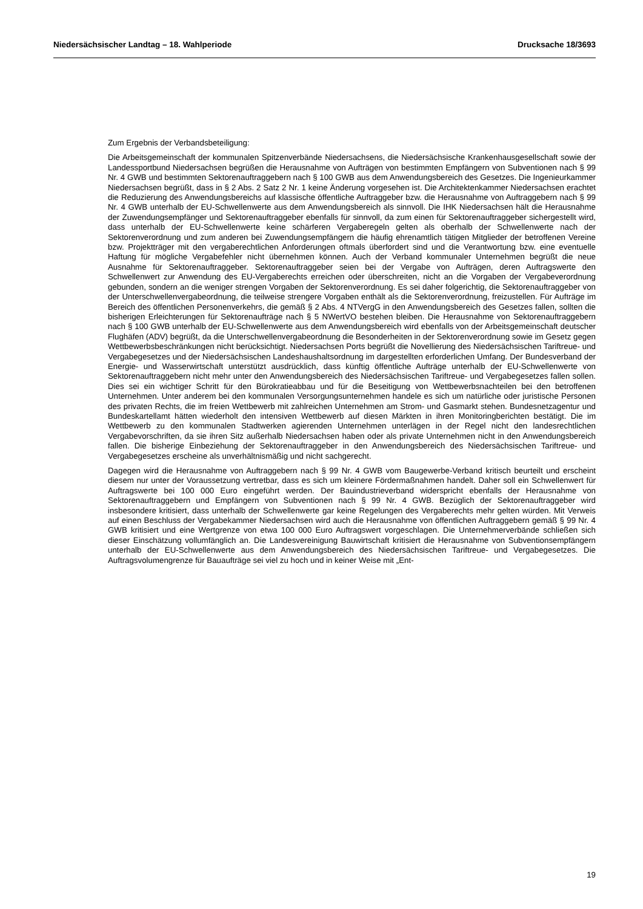Niedersächsischer Landtag – 18. Wahlperiode Drucksache 18/3693
Zum Ergebnis der Verbandsbeteiligung:
Die Arbeitsgemeinschaft der kommunalen Spitzenverbände Niedersachsens, die Niedersächsische Krankenhausgesellschaft sowie der Landessportbund Niedersachsen begrüßen die Herausnahme von Aufträgen von bestimmten Empfängern von Subventionen nach § 99 Nr. 4 GWB und bestimmten Sektorenauftraggebern nach § 100 GWB aus dem Anwendungsbereich des Gesetzes. Die Ingenieurkammer Niedersachsen begrüßt, dass in § 2 Abs. 2 Satz 2 Nr. 1 keine Änderung vorgesehen ist. Die Architektenkammer Niedersachsen erachtet die Reduzierung des Anwendungsbereichs auf klassische öffentliche Auftraggeber bzw. die Herausnahme von Auftraggebern nach § 99 Nr. 4 GWB unterhalb der EU-Schwellenwerte aus dem Anwendungsbereich als sinnvoll. Die IHK Niedersachsen hält die Herausnahme der Zuwendungsempfänger und Sektorenauftraggeber ebenfalls für sinnvoll, da zum einen für Sektorenauftraggeber sichergestellt wird, dass unterhalb der EU-Schwellenwerte keine schärferen Vergaberegeln gelten als oberhalb der Schwellenwerte nach der Sektorenverordnung und zum anderen bei Zuwendungsempfängern die häufig ehrenamtlich tätigen Mitglieder der betroffenen Vereine bzw. Projektträger mit den vergaberechtlichen Anforderungen oftmals überfordert sind und die Verantwortung bzw. eine eventuelle Haftung für mögliche Vergabefehler nicht übernehmen können. Auch der Verband kommunaler Unternehmen begrüßt die neue Ausnahme für Sektorenauftraggeber. Sektorenauftraggeber seien bei der Vergabe von Aufträgen, deren Auftragswerte den Schwellenwert zur Anwendung des EU-Vergaberechts erreichen oder überschreiten, nicht an die Vorgaben der Vergabeverordnung gebunden, sondern an die weniger strengen Vorgaben der Sektorenverordnung. Es sei daher folgerichtig, die Sektorenauftraggeber von der Unterschwellenvergabeordnung, die teilweise strengere Vorgaben enthält als die Sektorenverordnung, freizustellen. Für Aufträge im Bereich des öffentlichen Personenverkehrs, die gemäß § 2 Abs. 4 NTVergG in den Anwendungsbereich des Gesetzes fallen, sollten die bisherigen Erleichterungen für Sektorenaufträge nach § 5 NWertVO bestehen bleiben. Die Herausnahme von Sektorenauftraggebern nach § 100 GWB unterhalb der EU-Schwellenwerte aus dem Anwendungsbereich wird ebenfalls von der Arbeitsgemeinschaft deutscher Flughäfen (ADV) begrüßt, da die Unterschwellenvergabeordnung die Besonderheiten in der Sektorenverordnung sowie im Gesetz gegen Wettbewerbsbeschränkungen nicht berücksichtigt. Niedersachsen Ports begrüßt die Novellierung des Niedersächsischen Tariftreue- und Vergabegesetzes und der Niedersächsischen Landeshaushaltsordnung im dargestellten erforderlichen Umfang. Der Bundesverband der Energie- und Wasserwirtschaft unterstützt ausdrücklich, dass künftig öffentliche Aufträge unterhalb der EU-Schwellenwerte von Sektorenauftraggebern nicht mehr unter den Anwendungsbereich des Niedersächsischen Tariftreue- und Vergabegesetzes fallen sollen. Dies sei ein wichtiger Schritt für den Bürokratieabbau und für die Beseitigung von Wettbewerbsnachteilen bei den betroffenen Unternehmen. Unter anderem bei den kommunalen Versorgungsunternehmen handele es sich um natürliche oder juristische Personen des privaten Rechts, die im freien Wettbewerb mit zahlreichen Unternehmen am Strom- und Gasmarkt stehen. Bundesnetzagentur und Bundeskartellamt hätten wiederholt den intensiven Wettbewerb auf diesen Märkten in ihren Monitoringberichten bestätigt. Die im Wettbewerb zu den kommunalen Stadtwerken agierenden Unternehmen unterlägen in der Regel nicht den landesrechtlichen Vergabevorschriften, da sie ihren Sitz außerhalb Niedersachsen haben oder als private Unternehmen nicht in den Anwendungsbereich fallen. Die bisherige Einbeziehung der Sektorenauftraggeber in den Anwendungsbereich des Niedersächsischen Tariftreue- und Vergabegesetzes erscheine als unverhältnismäßig und nicht sachgerecht.
Dagegen wird die Herausnahme von Auftraggebern nach § 99 Nr. 4 GWB vom Baugewerbe-Verband kritisch beurteilt und erscheint diesem nur unter der Voraussetzung vertretbar, dass es sich um kleinere Fördermaßnahmen handelt. Daher soll ein Schwellenwert für Auftragswerte bei 100 000 Euro eingeführt werden. Der Bauindustrieverband widerspricht ebenfalls der Herausnahme von Sektorenauftraggebern und Empfängern von Subventionen nach § 99 Nr. 4 GWB. Bezüglich der Sektorenauftraggeber wird insbesondere kritisiert, dass unterhalb der Schwellenwerte gar keine Regelungen des Vergaberechts mehr gelten würden. Mit Verweis auf einen Beschluss der Vergabekammer Niedersachsen wird auch die Herausnahme von öffentlichen Auftraggebern gemäß § 99 Nr. 4 GWB kritisiert und eine Wertgrenze von etwa 100 000 Euro Auftragswert vorgeschlagen. Die Unternehmerverbände schließen sich dieser Einschätzung vollumfänglich an. Die Landesvereinigung Bauwirtschaft kritisiert die Herausnahme von Subventionsempfängern unterhalb der EU-Schwellenwerte aus dem Anwendungsbereich des Niedersächsischen Tariftreue- und Vergabegesetzes. Die Auftragsvolumengrenze für Bauaufträge sei viel zu hoch und in keiner Weise mit „Ent-
19